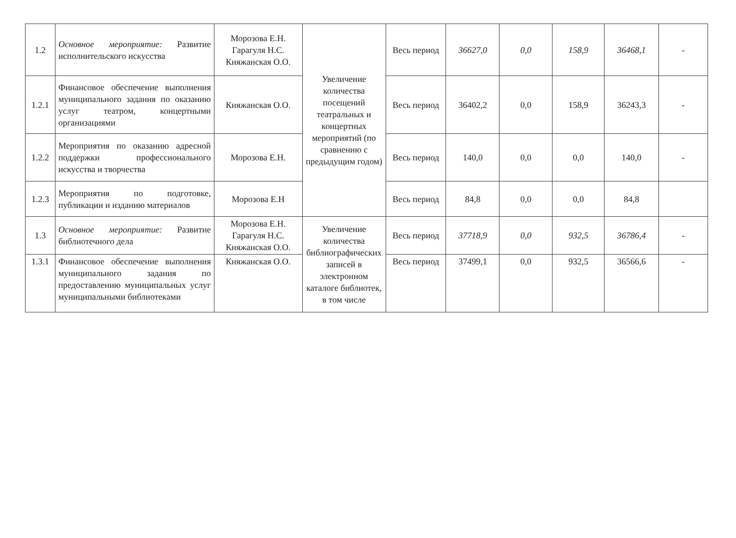| 1.2 | Основное мероприятие: Развитие исполнительского искусства | Морозова Е.Н. Гарагуля Н.С. Княжанская О.О. | Увеличение количества посещений театральных и концертных мероприятий (по сравнению с предыдущим годом) | Весь период | 36627,0 | 0,0 | 158,9 | 36468,1 | - |
| 1.2.1 | Финансовое обеспечение выполнения муниципального задания по оказанию услуг театром, концертными организациями | Княжанская О.О. | | Весь период | 36402,2 | 0,0 | 158,9 | 36243,3 | - |
| 1.2.2 | Мероприятия по оказанию адресной поддержки профессионального искусства и творчества | Морозова Е.Н. | | Весь период | 140,0 | 0,0 | 0,0 | 140,0 | - |
| 1.2.3 | Мероприятия по подготовке, публикации и изданию материалов | Морозова Е.Н | | Весь период | 84,8 | 0,0 | 0,0 | 84,8 | |
| 1.3 | Основное мероприятие: Развитие библиотечного дела | Морозова Е.Н. Гарагуля Н.С. Княжанская О.О. | Увеличение количества библиографических записей в электронном каталоге библиотек, в том числе | Весь период | 37718,9 | 0,0 | 932,5 | 36786,4 | - |
| 1.3.1 | Финансовое обеспечение выполнения муниципального задания по предоставлению муниципальных услуг муниципальными библиотеками | Княжанская О.О. | | Весь период | 37499,1 | 0,0 | 932,5 | 36566,6 | - |